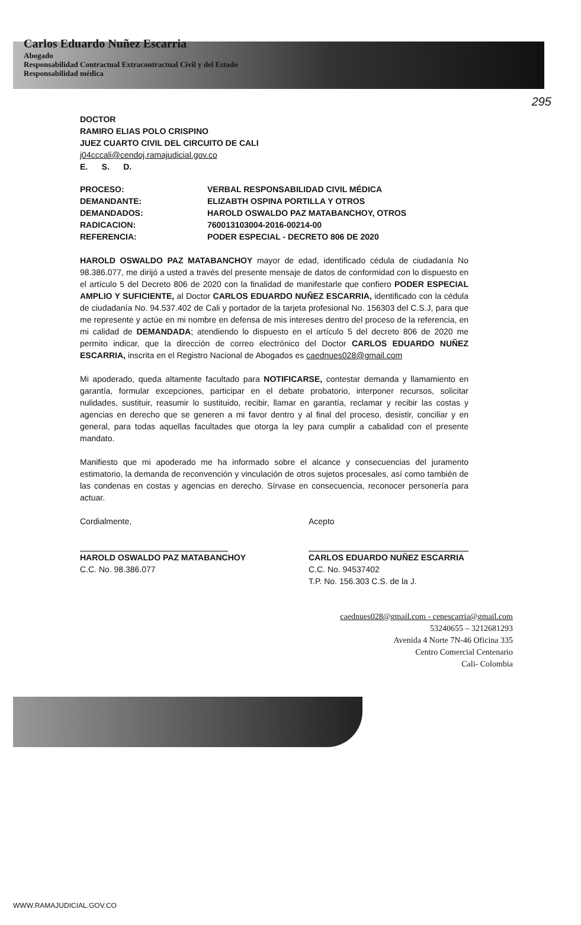Carlos Eduardo Nuñez Escarria
Abogado
Responsabilidad Contractual Extracontractual Civil y del Estado
Responsabilidad médica
295
DOCTOR
RAMIRO ELIAS POLO CRISPINO
JUEZ CUARTO CIVIL DEL CIRCUITO DE CALI
j04cccali@cendoj.ramajudicial.gov.co
E. S. D.
| PROCESO: | VERBAL RESPONSABILIDAD CIVIL MÉDICA |
| DEMANDANTE: | ELIZABTH OSPINA PORTILLA Y OTROS |
| DEMANDADOS: | HAROLD OSWALDO PAZ MATABANCHOY, OTROS |
| RADICACION: | 760013103004-2016-00214-00 |
| REFERENCIA: | PODER ESPECIAL - DECRETO 806 DE 2020 |
HAROLD OSWALDO PAZ MATABANCHOY mayor de edad, identificado cédula de ciudadanía No 98.386.077, me dirijó a usted a través del presente mensaje de datos de conformidad con lo dispuesto en el artículo 5 del Decreto 806 de 2020 con la finalidad de manifestarle que confiero PODER ESPECIAL AMPLIO Y SUFICIENTE, al Doctor CARLOS EDUARDO NUÑEZ ESCARRIA, identificado con la cédula de ciudadanía No. 94.537.402 de Cali y portador de la tarjeta profesional No. 156303 del C.S.J, para que me represente y actúe en mi nombre en defensa de mis intereses dentro del proceso de la referencia, en mi calidad de DEMANDADA; atendiendo lo dispuesto en el artículo 5 del decreto 806 de 2020 me permito indicar, que la dirección de correo electrónico del Doctor CARLOS EDUARDO NUÑEZ ESCARRIA, inscrita en el Registro Nacional de Abogados es caednues028@gmail.com
Mi apoderado, queda altamente facultado para NOTIFICARSE, contestar demanda y llamamiento en garantía, formular excepciones, participar en el debate probatorio, interponer recursos, solicitar nulidades, sustituir, reasumir lo sustituido, recibir, llamar en garantía, reclamar y recibir las costas y agencias en derecho que se generen a mi favor dentro y al final del proceso, desistir, conciliar y en general, para todas aquellas facultades que otorga la ley para cumplir a cabalidad con el presente mandato.
Manifiesto que mi apoderado me ha informado sobre el alcance y consecuencias del juramento estimatorio, la demanda de reconvención y vinculación de otros sujetos procesales, así como también de las condenas en costas y agencias en derecho. Sírvase en consecuencia, reconocer personería para actuar.
Cordialmente,
HAROLD OSWALDO PAZ MATABANCHOY
C.C. No. 98.386.077
Acepto
CARLOS EDUARDO NUÑEZ ESCARRIA
C.C. No. 94537402
T.P. No. 156.303 C.S. de la J.
caednues028@gmail.com - cenescarria@gmail.com
53240655 – 3212681293
Avenida 4 Norte 7N-46 Oficina 335
Centro Comercial Centenario
Cali- Colombia
WWW.RAMAJUDICIAL.GOV.CO